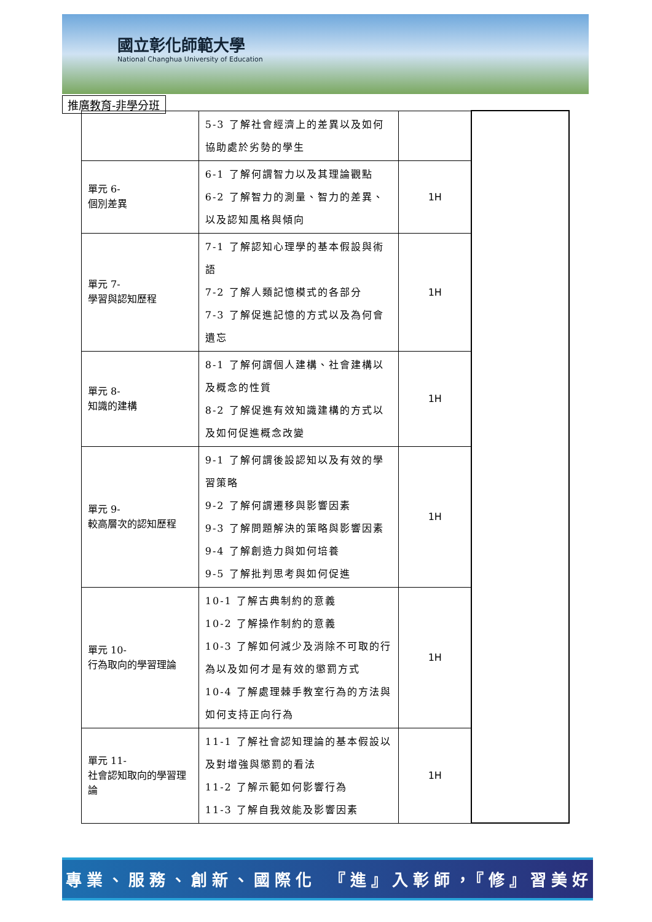國立彰化師範大學
National Changhua University of Education
推廣教育-非學分班
| | 5-3 了解社會經濟上的差異以及如何協助處於劣勢的學生 | | |
| 單元 6- 個別差異 | 6-1 了解何謂智力以及其理論觀點 6-2 了解智力的測量、智力的差異、以及認知風格與傾向 | 1H | |
| 單元 7- 學習與認知歷程 | 7-1 了解認知心理學的基本假設與術語 7-2 了解人類記憶模式的各部分 7-3 了解促進記憶的方式以及為何會遺忘 | 1H | |
| 單元 8- 知識的建構 | 8-1 了解何謂個人建構、社會建構以及概念的性質 8-2 了解促進有效知識建構的方式以及如何促進概念改變 | 1H | |
| 單元 9- 較高層次的認知歷程 | 9-1 了解何謂後設認知以及有效的學習策略 9-2 了解何謂遷移與影響因素 9-3 了解問題解決的策略與影響因素 9-4 了解創造力與如何培養 9-5 了解批判思考與如何促進 | 1H | |
| 單元 10- 行為取向的學習理論 | 10-1 了解古典制約的意義 10-2 了解操作制約的意義 10-3 了解如何減少及消除不可取的行為以及如何才是有效的懲罰方式 10-4 了解處理棘手教室行為的方法與如何支持正向行為 | 1H | |
| 單元 11- 社會認知取向的學習理論 | 11-1 了解社會認知理論的基本假設以及對增強與懲罰的看法 11-2 了解示範如何影響行為 11-3 了解自我效能及影響因素 | 1H | |
專業、服務、創新、國際化　『進』入彰師，『修』習美好